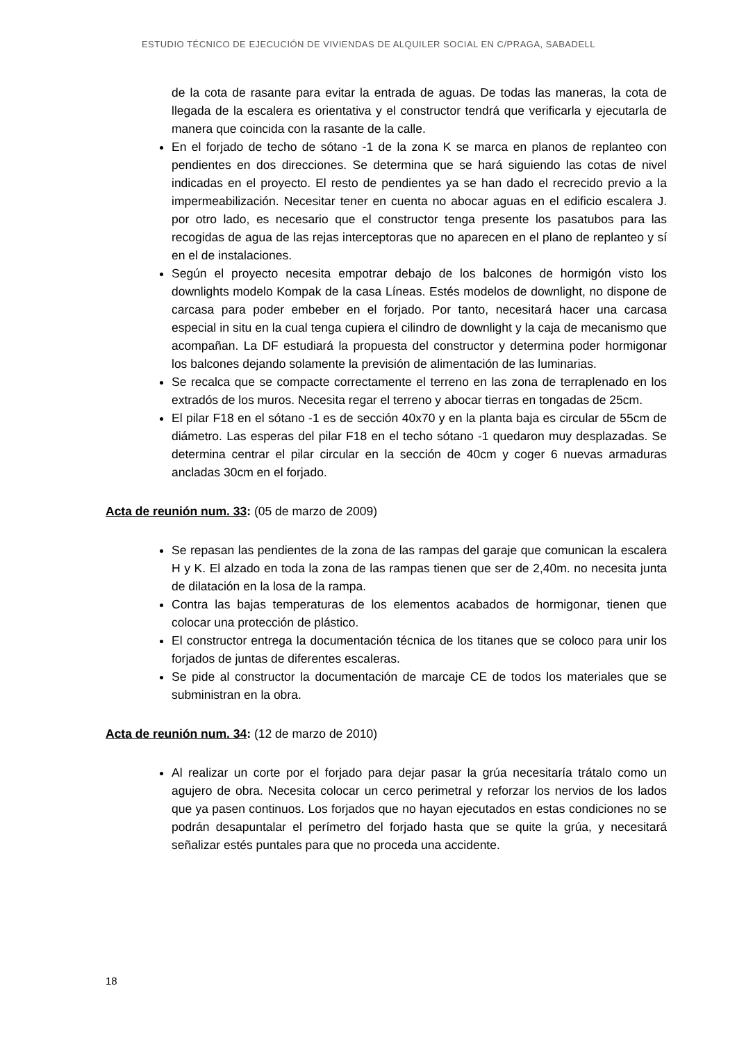ESTUDIO TÉCNICO DE EJECUCIÓN DE VIVIENDAS DE ALQUILER SOCIAL EN C/PRAGA, SABADELL
de la cota de rasante para evitar la entrada de aguas. De todas las maneras, la cota de llegada de la escalera es orientativa y el constructor tendrá que verificarla y ejecutarla de manera que coincida con la rasante de la calle.
En el forjado de techo de sótano -1 de la zona K se marca en planos de replanteo con pendientes en dos direcciones. Se determina que se hará siguiendo las cotas de nivel indicadas en el proyecto. El resto de pendientes ya se han dado el recrecido previo a la impermeabilización. Necesitar tener en cuenta no abocar aguas en el edificio escalera J. por otro lado, es necesario que el constructor tenga presente los pasatubos para las recogidas de agua de las rejas interceptoras que no aparecen en el plano de replanteo y sí en el de instalaciones.
Según el proyecto necesita empotrar debajo de los balcones de hormigón visto los downlights modelo Kompak de la casa Líneas. Estés modelos de downlight, no dispone de carcasa para poder embeber en el forjado. Por tanto, necesitará hacer una carcasa especial in situ en la cual tenga cupiera el cilindro de downlight y la caja de mecanismo que acompañan. La DF estudiará la propuesta del constructor y determina poder hormigonar los balcones dejando solamente la previsión de alimentación de las luminarias.
Se recalca que se compacte correctamente el terreno en las zona de terraplenado en los extradós de los muros. Necesita regar el terreno y abocar tierras en tongadas de 25cm.
El pilar F18 en el sótano -1 es de sección 40x70 y en la planta baja es circular de 55cm de diámetro. Las esperas del pilar F18 en el techo sótano -1 quedaron muy desplazadas. Se determina centrar el pilar circular en la sección de 40cm y coger 6 nuevas armaduras ancladas 30cm en el forjado.
Acta de reunión num. 33: (05 de marzo de 2009)
Se repasan las pendientes de la zona de las rampas del garaje que comunican la escalera H y K. El alzado en toda la zona de las rampas tienen que ser de 2,40m. no necesita junta de dilatación en la losa de la rampa.
Contra las bajas temperaturas de los elementos acabados de hormigonar, tienen que colocar una protección de plástico.
El constructor entrega la documentación técnica de los titanes que se coloco para unir los forjados de juntas de diferentes escaleras.
Se pide al constructor la documentación de marcaje CE de todos los materiales que se subministran en la obra.
Acta de reunión num. 34: (12 de marzo de 2010)
Al realizar un corte por el forjado para dejar pasar la grúa necesitaría trátalo como un agujero de obra. Necesita colocar un cerco perimetral y reforzar los nervios de los lados que ya pasen continuos. Los forjados que no hayan ejecutados en estas condiciones no se podrán desapuntalar el perímetro del forjado hasta que se quite la grúa, y necesitará señalizar estés puntales para que no proceda una accidente.
18